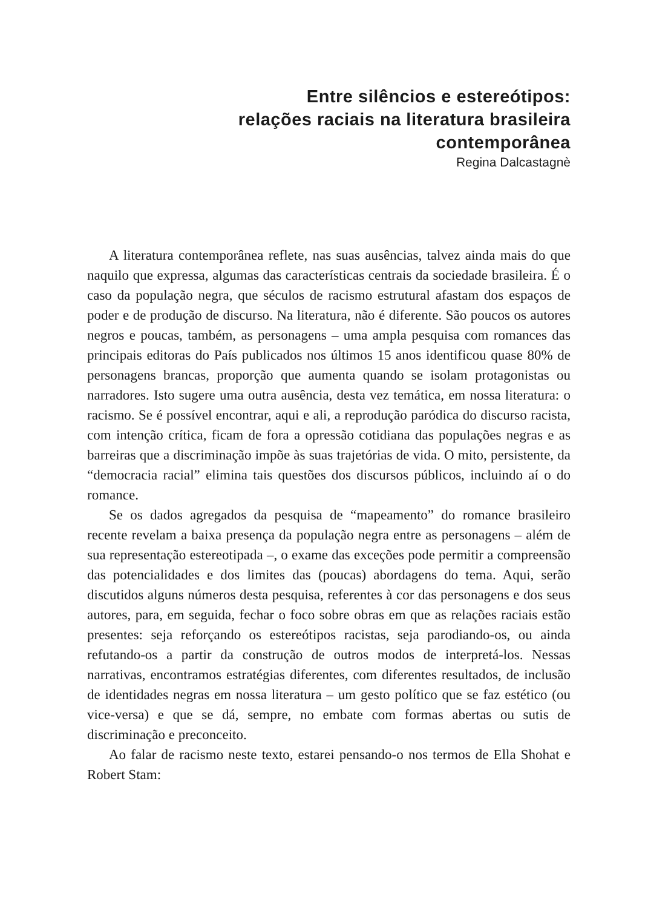Entre silêncios e estereótipos:
relações raciais na literatura brasileira
contemporânea
Regina Dalcastagnè
A literatura contemporânea reflete, nas suas ausências, talvez ainda mais do que naquilo que expressa, algumas das características centrais da sociedade brasileira. É o caso da população negra, que séculos de racismo estrutural afastam dos espaços de poder e de produção de discurso. Na literatura, não é diferente. São poucos os autores negros e poucas, também, as personagens – uma ampla pesquisa com romances das principais editoras do País publicados nos últimos 15 anos identificou quase 80% de personagens brancas, proporção que aumenta quando se isolam protagonistas ou narradores. Isto sugere uma outra ausência, desta vez temática, em nossa literatura: o racismo. Se é possível encontrar, aqui e ali, a reprodução paródica do discurso racista, com intenção crítica, ficam de fora a opressão cotidiana das populações negras e as barreiras que a discriminação impõe às suas trajetórias de vida. O mito, persistente, da “democracia racial” elimina tais questões dos discursos públicos, incluindo aí o do romance.
Se os dados agregados da pesquisa de “mapeamento” do romance brasileiro recente revelam a baixa presença da população negra entre as personagens – além de sua representação estereotipada –, o exame das exceções pode permitir a compreensão das potencialidades e dos limites das (poucas) abordagens do tema. Aqui, serão discutidos alguns números desta pesquisa, referentes à cor das personagens e dos seus autores, para, em seguida, fechar o foco sobre obras em que as relações raciais estão presentes: seja reforçando os estereótipos racistas, seja parodiando-os, ou ainda refutando-os a partir da construção de outros modos de interpretá-los. Nessas narrativas, encontramos estratégias diferentes, com diferentes resultados, de inclusão de identidades negras em nossa literatura – um gesto político que se faz estético (ou vice-versa) e que se dá, sempre, no embate com formas abertas ou sutis de discriminação e preconceito.
Ao falar de racismo neste texto, estarei pensando-o nos termos de Ella Shohat e Robert Stam: